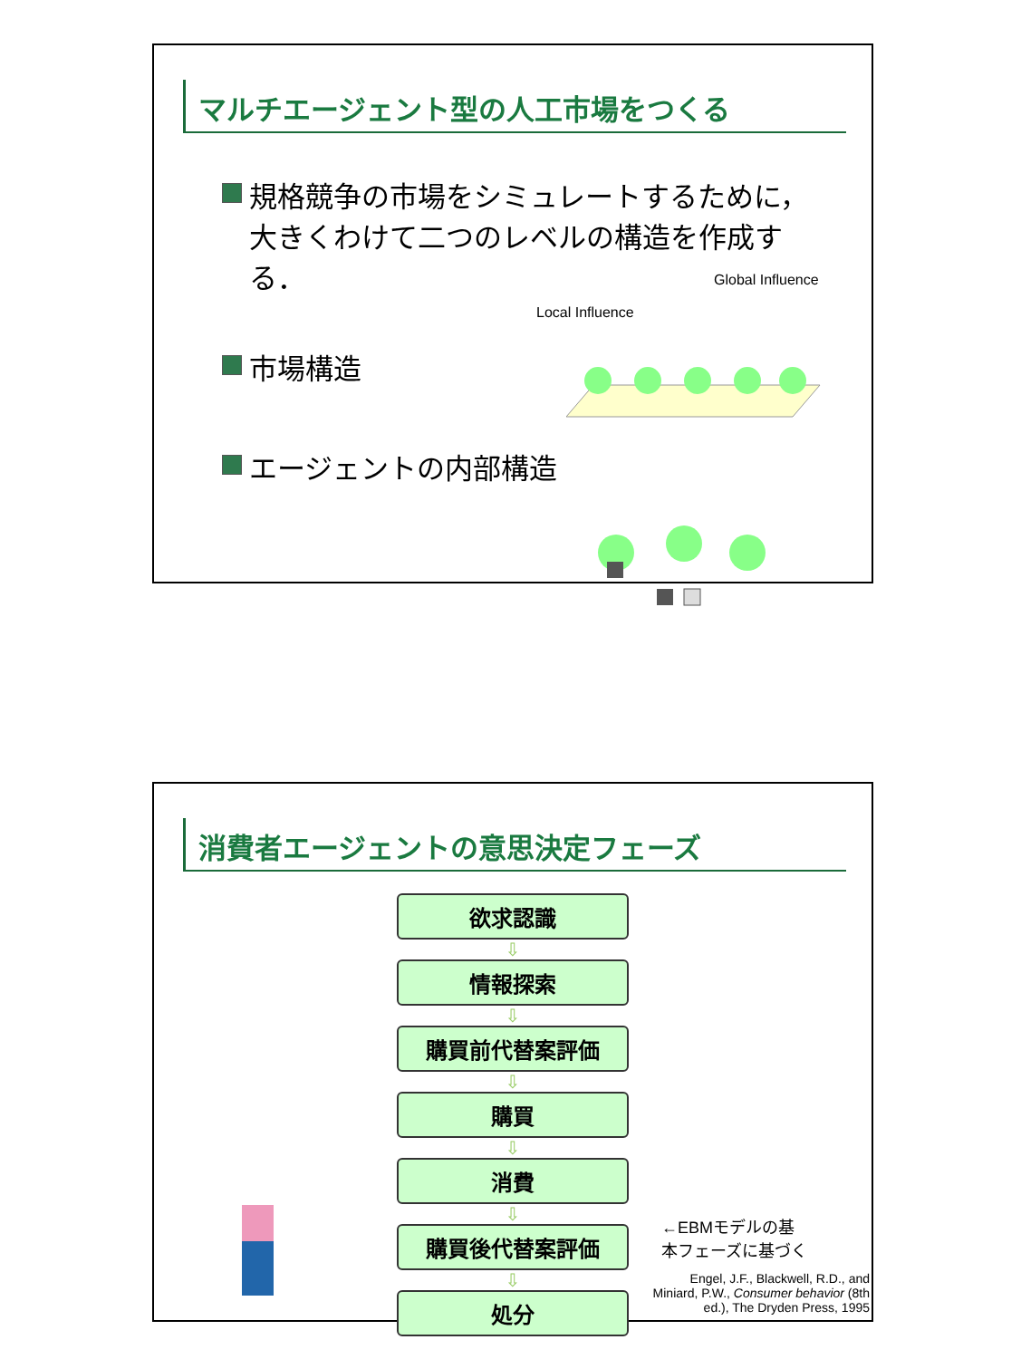マルチエージェント型の人工市場をつくる
規格競争の市場をシミュレートするために，大きくわけて二つのレベルの構造を作成する．
市場構造
エージェントの内部構造
Global Influence
Local Influence
消費者エージェントの意思決定フェーズ
欲求認識
⇩
情報探索
⇩
購買前代替案評価
⇩
購買
⇩
消費
⇩
購買後代替案評価
⇩
処分
←EBMモデルの基
本フェーズに基づく
Engel, J.F., Blackwell, R.D., and Miniard, P.W., Consumer behavior (8th ed.), The Dryden Press, 1995